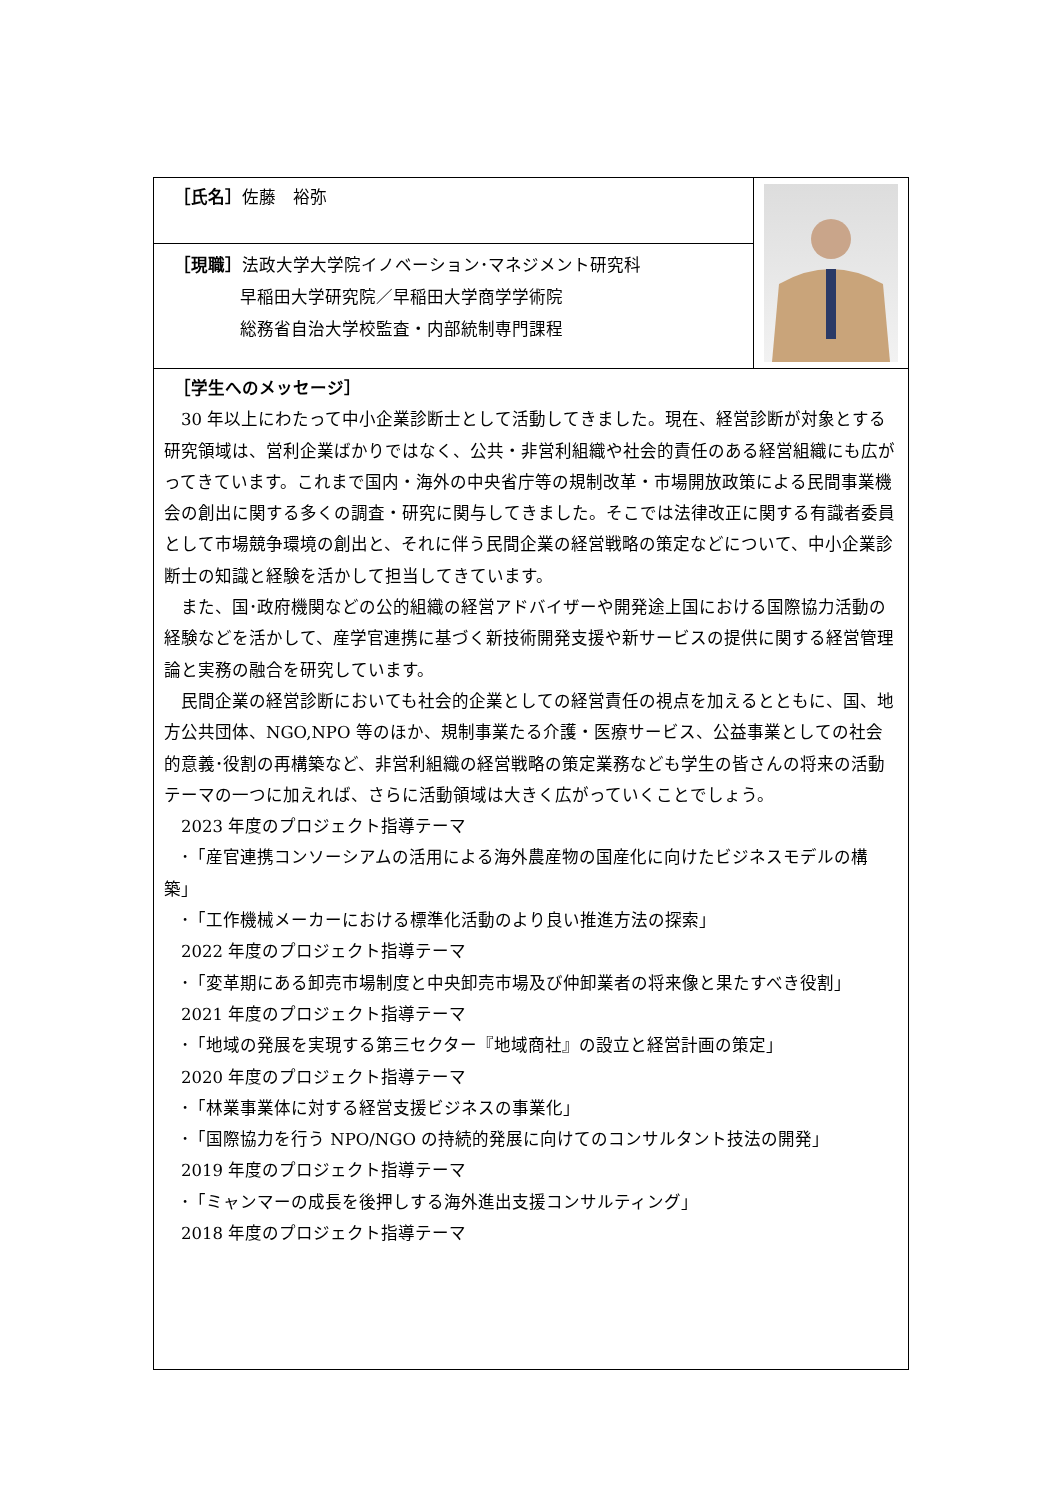| ［氏名］ 佐藤 裕弥 | |
| ［現職］ 法政大学大学院イノベーション･マネジメント研究科 早稲田大学研究院／早稲田大学商学学術院 総務省自治大学校監査・内部統制専門課程 | |
| ［学生へのメッセージ］ 30 年以上にわたって中小企業診断士として活動してきました。現在、経営診断が対象とする研究領域は、営利企業ばかりではなく、公共・非営利組織や社会的責任のある経営組織にも広がってきています。これまで国内・海外の中央省庁等の規制改革・市場開放政策による民間事業機会の創出に関する多くの調査・研究に関与してきました。そこでは法律改正に関する有識者委員として市場競争環境の創出と、それに伴う民間企業の経営戦略の策定などについて、中小企業診断士の知識と経験を活かして担当してきています。 また、国･政府機関などの公的組織の経営アドバイザーや開発途上国における国際協力活動の経験などを活かして、産学官連携に基づく新技術開発支援や新サービスの提供に関する経営管理論と実務の融合を研究しています。 民間企業の経営診断においても社会的企業としての経営責任の視点を加えるとともに、国、地方公共団体、NGO,NPO 等のほか、規制事業たる介護・医療サービス、公益事業としての社会的意義･役割の再構築など、非営利組織の経営戦略の策定業務なども学生の皆さんの将来の活動テーマの一つに加えれば、さらに活動領域は大きく広がっていくことでしょう。 2023 年度のプロジェクト指導テーマ ･「産官連携コンソーシアムの活用による海外農産物の国産化に向けたビジネスモデルの構築」 ･「工作機械メーカーにおける標準化活動のより良い推進方法の探索」 2022 年度のプロジェクト指導テーマ ･「変革期にある卸売市場制度と中央卸売市場及び仲卸業者の将来像と果たすべき役割」 2021 年度のプロジェクト指導テーマ ･「地域の発展を実現する第三セクター『地域商社』の設立と経営計画の策定」 2020 年度のプロジェクト指導テーマ ･「林業事業体に対する経営支援ビジネスの事業化」 ･「国際協力を行う NPO/NGO の持続的発展に向けてのコンサルタント技法の開発」 2019 年度のプロジェクト指導テーマ ･「ミャンマーの成長を後押しする海外進出支援コンサルティング」 2018 年度のプロジェクト指導テーマ | |